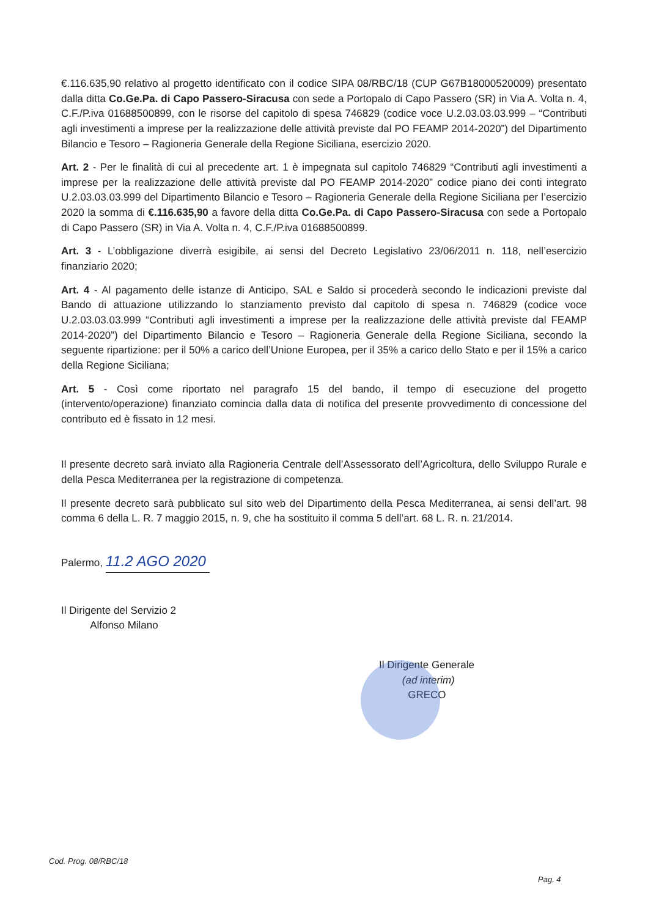€.116.635,90 relativo al progetto identificato con il codice SIPA 08/RBC/18 (CUP G67B18000520009) presentato dalla ditta Co.Ge.Pa. di Capo Passero-Siracusa con sede a Portopalo di Capo Passero (SR) in Via A. Volta n. 4, C.F./P.iva 01688500899, con le risorse del capitolo di spesa 746829 (codice voce U.2.03.03.03.999 – “Contributi agli investimenti a imprese per la realizzazione delle attività previste dal PO FEAMP 2014-2020”) del Dipartimento Bilancio e Tesoro – Ragioneria Generale della Regione Siciliana, esercizio 2020.
Art. 2 - Per le finalità di cui al precedente art. 1 è impegnata sul capitolo 746829 “Contributi agli investimenti a imprese per la realizzazione delle attività previste dal PO FEAMP 2014-2020” codice piano dei conti integrato U.2.03.03.03.999 del Dipartimento Bilancio e Tesoro – Ragioneria Generale della Regione Siciliana per l’esercizio 2020 la somma di €.116.635,90 a favore della ditta Co.Ge.Pa. di Capo Passero-Siracusa con sede a Portopalo di Capo Passero (SR) in Via A. Volta n. 4, C.F./P.iva 01688500899.
Art. 3 - L’obbligazione diverrà esigibile, ai sensi del Decreto Legislativo 23/06/2011 n. 118, nell’esercizio finanziario 2020;
Art. 4 - Al pagamento delle istanze di Anticipo, SAL e Saldo si procederà secondo le indicazioni previste dal Bando di attuazione utilizzando lo stanziamento previsto dal capitolo di spesa n. 746829 (codice voce U.2.03.03.03.999 “Contributi agli investimenti a imprese per la realizzazione delle attività previste dal FEAMP 2014-2020”) del Dipartimento Bilancio e Tesoro – Ragioneria Generale della Regione Siciliana, secondo la seguente ripartizione: per il 50% a carico dell’Unione Europea, per il 35% a carico dello Stato e per il 15% a carico della Regione Siciliana;
Art. 5 - Così come riportato nel paragrafo 15 del bando, il tempo di esecuzione del progetto (intervento/operazione) finanziato comincia dalla data di notifica del presente provvedimento di concessione del contributo ed è fissato in 12 mesi.
Il presente decreto sarà inviato alla Ragioneria Centrale dell’Assessorato dell’Agricoltura, dello Sviluppo Rurale e della Pesca Mediterranea per la registrazione di competenza.
Il presente decreto sarà pubblicato sul sito web del Dipartimento della Pesca Mediterranea, ai sensi dell’art. 98 comma 6 della L. R. 7 maggio 2015, n. 9, che ha sostituito il comma 5 dell’art. 68 L. R. n. 21/2014.
Palermo, 11.2 AGO 2020
Il Dirigente del Servizio 2
Alfonso Milano
Il Dirigente Generale
(ad interim)
GRECO
Cod. Prog. 08/RBC/18
Pag. 4